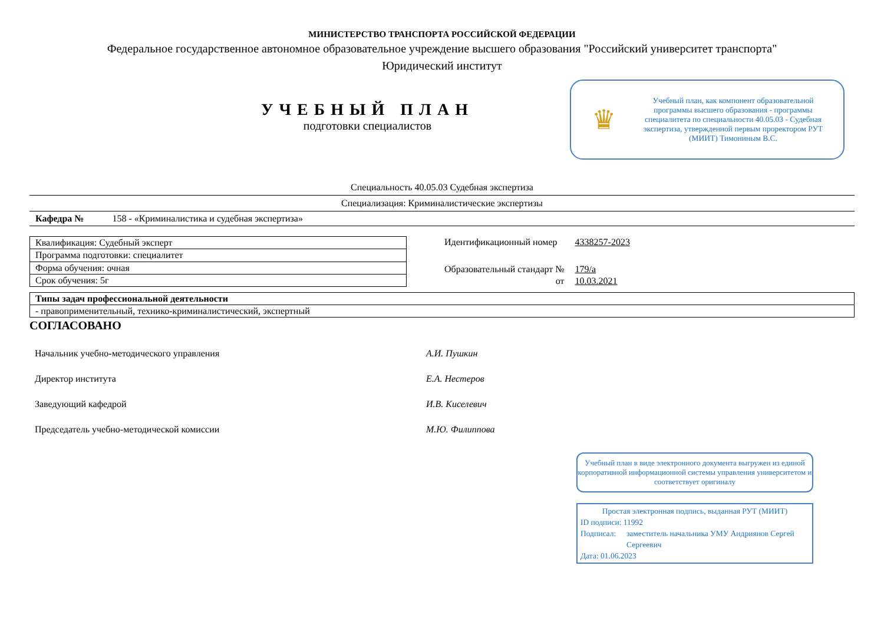МИНИСТЕРСТВО ТРАНСПОРТА РОССИЙСКОЙ ФЕДЕРАЦИИ
Федеральное государственное автономное образовательное учреждение высшего образования "Российский университет транспорта"
Юридический институт
УЧЕБНЫЙ ПЛАН
подготовки специалистов
♛
Учебный план, как компонент образовательной программы высшего образования - программы специалитета по специальности 40.05.03 - Судебная экспертиза, утвержденной первым проректором РУТ (МИИТ) Тимониным В.С.
Специальность 40.05.03 Судебная экспертиза
Специализация: Криминалистические экспертизы
Кафедра № 158 - «Криминалистика и судебная экспертиза»
| Квалификация: Судебный эксперт |
| Программа подготовки: специалитет |
| Форма обучения: очная |
| Срок обучения: 5г |
| Идентификационный номер | 4338257-2023 |
| Образовательный стандарт № | 179/а |
| от | 10.03.2021 |
| Типы задач профессиональной деятельности |
| - правоприменительный, технико-криминалистический, экспертный |
СОГЛАСОВАНО
| Начальник учебно-методического управления | А.И. Пушкин |
| Директор института | Е.А. Нестеров |
| Заведующий кафедрой | И.В. Киселевич |
| Председатель учебно-методической комиссии | М.Ю. Филиппова |
Учебный план в виде электронного документа выгружен из единой корпоративной информационной системы управления университетом и соответствует оригиналу
Простая электронная подпись, выданная РУТ (МИИТ)
ID подписи: 11992
Подписал: заместитель начальника УМУ Андриянов Сергей Сергеевич
Дата: 01.06.2023